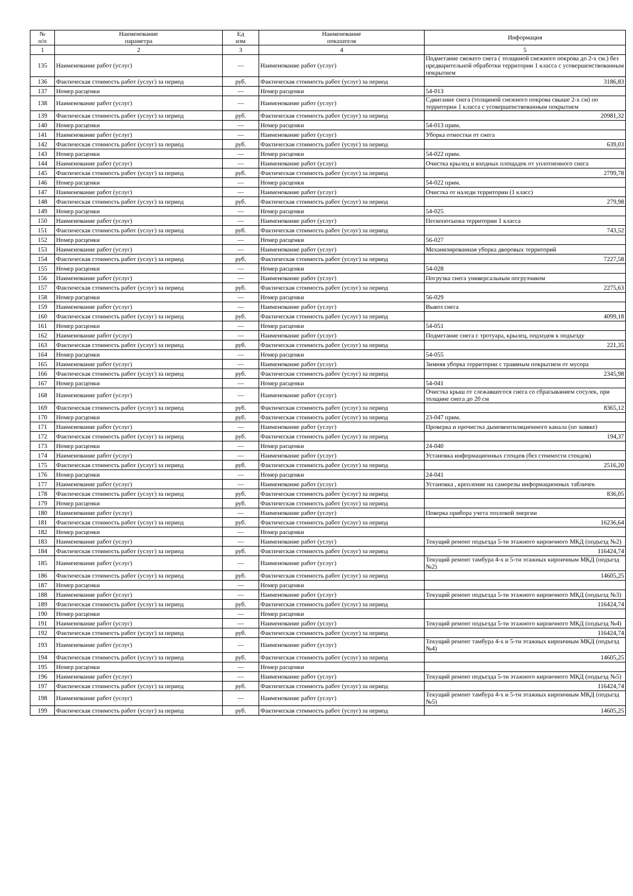| № п/п | Наименование параметра | Ед изм | Наименование показателя | Информация |
| --- | --- | --- | --- | --- |
| 1 | 2 | 3 | 4 | 5 |
| 135 | Наименование работ (услуг) | — | Наименование работ (услуг) | Подметание свежего снега ( толщиной снежного покрова до 2-х см.) без предварительной обработки территории 1 класса с усовершенствованным покрытием |
| 136 | Фактическая стоимость работ (услуг) за период | руб. | Фактическая стоимость работ (услуг) за период | 3186,83 |
| 137 | Номер расценки | — | Номер расценки | 54-013 |
| 138 | Наименование работ (услуг) | — | Наименование работ (услуг) | Сдвигание снега (толщиной снежного покрова свыше 2-х см) по территории 1 класса с усовершенствованным покрытием |
| 139 | Фактическая стоимость работ (услуг) за период | руб. | Фактическая стоимость работ (услуг) за период | 20981,32 |
| 140 | Номер расценки | — | Номер расценки | 54-013 прим. |
| 141 | Наименование работ (услуг) | — | Наименование работ (услуг) | Уборка отмостки от снега |
| 142 | Фактическая стоимость работ (услуг) за период | руб. | Фактическая стоимость работ (услуг) за период | 639,03 |
| 143 | Номер расценки | — | Номер расценки | 54-022 прим. |
| 144 | Наименование работ (услуг) | — | Наименование работ (услуг) | Очистка крылец и входных площадок от уплотненного снега |
| 145 | Фактическая стоимость работ (услуг) за период | руб. | Фактическая стоимость работ (услуг) за период | 2799,78 |
| 146 | Номер расценки | — | Номер расценки | 54-022 прим. |
| 147 | Наименование работ (услуг) | — | Наименование работ (услуг) | Очистка от наледи территории (1 класс) |
| 148 | Фактическая стоимость работ (услуг) за период | руб. | Фактическая стоимость работ (услуг) за период | 279,98 |
| 149 | Номер расценки | — | Номер расценки | 54-025 |
| 150 | Наименование работ (услуг) | — | Наименование работ (услуг) | Пескопосыпка территории 1 класса |
| 151 | Фактическая стоимость работ (услуг) за период | руб. | Фактическая стоимость работ (услуг) за период | 743,52 |
| 152 | Номер расценки | — | Номер расценки | 56-027 |
| 153 | Наименование работ (услуг) | — | Наименование работ (услуг) | Механизированная уборка дворовых территорий |
| 154 | Фактическая стоимость работ (услуг) за период | руб. | Фактическая стоимость работ (услуг) за период | 7227,58 |
| 155 | Номер расценки | — | Номер расценки | 54-028 |
| 156 | Наименование работ (услуг) | — | Наименование работ (услуг) | Погрузка снега универсальным погрузчиком |
| 157 | Фактическая стоимость работ (услуг) за период | руб. | Фактическая стоимость работ (услуг) за период | 2275,63 |
| 158 | Номер расценки | — | Номер расценки | 56-029 |
| 159 | Наименование работ (услуг) | — | Наименование работ (услуг) | Вывоз снега |
| 160 | Фактическая стоимость работ (услуг) за период | руб. | Фактическая стоимость работ (услуг) за период | 4099,18 |
| 161 | Номер расценки | — | Номер расценки | 54-051 |
| 162 | Наименование работ (услуг) | — | Наименование работ (услуг) | Подметание снега с тротуара, крылец, подходов к подъезду |
| 163 | Фактическая стоимость работ (услуг) за период | руб. | Фактическая стоимость работ (услуг) за период | 221,35 |
| 164 | Номер расценки | — | Номер расценки | 54-055 |
| 165 | Наименование работ (услуг) | — | Наименование работ (услуг) | Зимняя уборка территории с травяным покрытием от мусора |
| 166 | Фактическая стоимость работ (услуг) за период | руб. | Фактическая стоимость работ (услуг) за период | 2345,98 |
| 167 | Номер расценки | — | Номер расценки | 54-041 |
| 168 | Наименование работ (услуг) | — | Наименование работ (услуг) | Очистка крыш от слежавшегося снега со сбрасыванием сосулек, при толщине снега до 20 см |
| 169 | Фактическая стоимость работ (услуг) за период | руб. | Фактическая стоимость работ (услуг) за период | 8365,12 |
| 170 | Номер расценки | руб. | Фактическая стоимость работ (услуг) за период | 23-047 прим. |
| 171 | Наименование работ (услуг) | — | Наименование работ (услуг) | Проверка и прочистка дымовентиляционного канала (по заявке) |
| 172 | Фактическая стоимость работ (услуг) за период | руб. | Фактическая стоимость работ (услуг) за период | 194,37 |
| 173 | Номер расценки | — | Номер расценки | 24-040 |
| 174 | Наименование работ (услуг) | — | Наименование работ (услуг) | Установка информационных стендов (без стоимости стендов) |
| 175 | Фактическая стоимость работ (услуг) за период | руб. | Фактическая стоимость работ (услуг) за период | 2516,20 |
| 176 | Номер расценки | — | Номер расценки | 24-041 |
| 177 | Наименование работ (услуг) | — | Наименование работ (услуг) | Установка , крепление на саморезы информационных табличек |
| 178 | Фактическая стоимость работ (услуг) за период | руб. | Фактическая стоимость работ (услуг) за период | 836,05 |
| 179 | Номер расценки | руб. | Фактическая стоимость работ (услуг) за период | |
| 180 | Наименование работ (услуг) | — | Наименование работ (услуг) | Поверка прибора учета тепловой энергии |
| 181 | Фактическая стоимость работ (услуг) за период | руб. | Фактическая стоимость работ (услуг) за период | 16236,64 |
| 182 | Номер расценки | — | Номер расценки | |
| 183 | Наименование работ (услуг) | — | Наименование работ (услуг) | Текущий ремонт подъезда 5-ти этажного кирпичного МКД (подъезд №2) |
| 184 | Фактическая стоимость работ (услуг) за период | руб. | Фактическая стоимость работ (услуг) за период | 116424,74 |
| 185 | Наименование работ (услуг) | — | Наименование работ (услуг) | Текущий ремонт тамбура 4-х и 5-ти этажных кирпичным МКД (подъезд №2) |
| 186 | Фактическая стоимость работ (услуг) за период | руб. | Фактическая стоимость работ (услуг) за период | 14605,25 |
| 187 | Номер расценки | — | Номер расценки | |
| 188 | Наименование работ (услуг) | — | Наименование работ (услуг) | Текущий ремонт подъезда 5-ти этажного кирпичного МКД (подъезд №3) |
| 189 | Фактическая стоимость работ (услуг) за период | руб. | Фактическая стоимость работ (услуг) за период | 116424,74 |
| 190 | Номер расценки | — | Номер расценки | |
| 191 | Наименование работ (услуг) | — | Наименование работ (услуг) | Текущий ремонт подъезда 5-ти этажного кирпичного МКД (подъезд №4) |
| 192 | Фактическая стоимость работ (услуг) за период | руб. | Фактическая стоимость работ (услуг) за период | 116424,74 |
| 193 | Наименование работ (услуг) | — | Наименование работ (услуг) | Текущий ремонт тамбура 4-х и 5-ти этажных кирпичным МКД (подъезд №4) |
| 194 | Фактическая стоимость работ (услуг) за период | руб. | Фактическая стоимость работ (услуг) за период | 14605,25 |
| 195 | Номер расценки | — | Номер расценки | |
| 196 | Наименование работ (услуг) | — | Наименование работ (услуг) | Текущий ремонт подъезда 5-ти этажного кирпичного МКД (подъезд №5) |
| 197 | Фактическая стоимость работ (услуг) за период | руб. | Фактическая стоимость работ (услуг) за период | 116424,74 |
| 198 | Наименование работ (услуг) | — | Наименование работ (услуг) | Текущий ремонт тамбура 4-х и 5-ти этажных кирпичным МКД (подъезд №5) |
| 199 | Фактическая стоимость работ (услуг) за период | руб. | Фактическая стоимость работ (услуг) за период | 14605,25 |